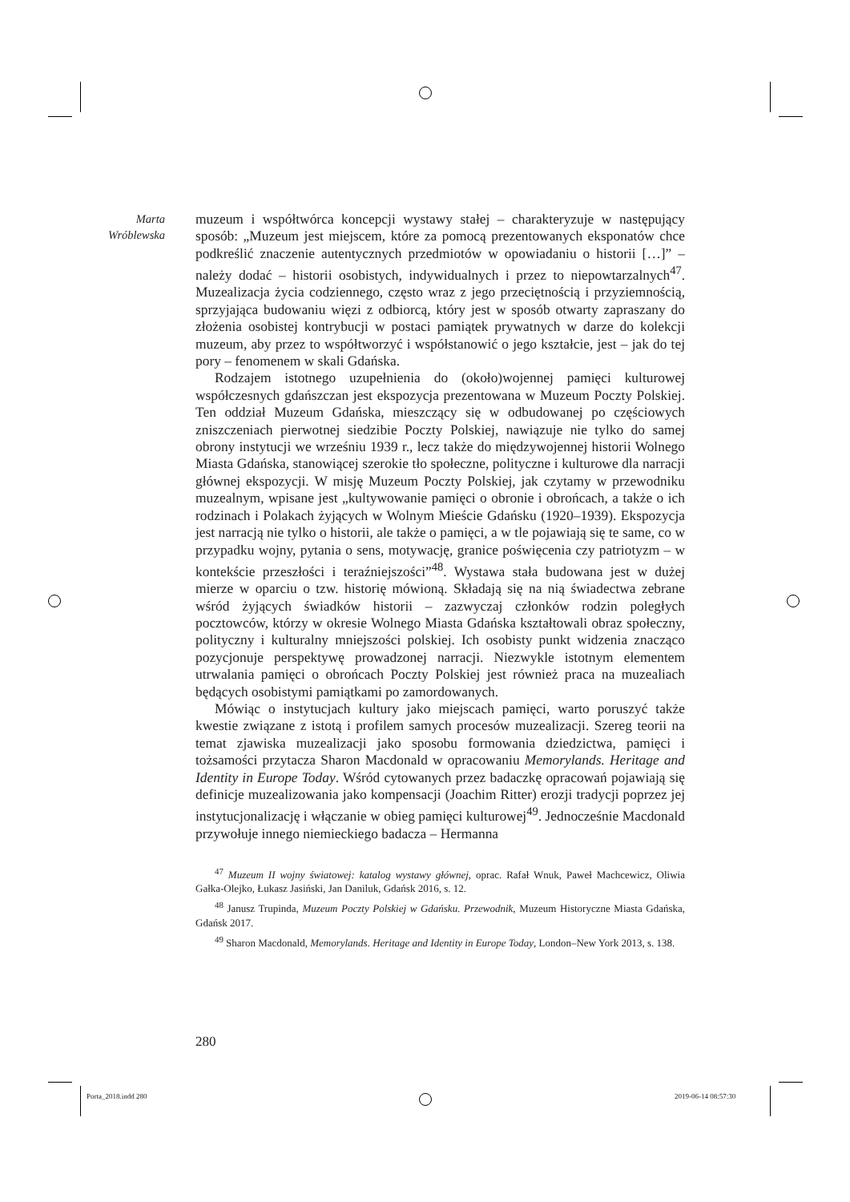Marta
Wróblewska
muzeum i współtwórca koncepcji wystawy stałej – charakteryzuje w następujący sposób: „Muzeum jest miejscem, które za pomocą prezentowanych eksponatów chce podkreślić znaczenie autentycznych przedmiotów w opowiadaniu o historii […]” – należy dodać – historii osobistych, indywidualnych i przez to niepowtarzalnych<sup>47</sup>. Muzealizacja życia codziennego, często wraz z jego przeciętnością i przyziemnością, sprzyjająca budowaniu więzi z odbiorcą, który jest w sposób otwarty zapraszany do złożenia osobistej kontrybucji w postaci pamiątek prywatnych w darze do kolekcji muzeum, aby przez to współtworzyć i współstanowić o jego kształcie, jest – jak do tej pory – fenomenem w skali Gdańska.
Rodzajem istotnego uzupełnienia do (około)wojennej pamięci kulturowej współczesnych gdańszczan jest ekspozycja prezentowana w Muzeum Poczty Polskiej. Ten oddział Muzeum Gdańska, mieszczący się w odbudowanej po częściowych zniszczeniach pierwotnej siedzibie Poczty Polskiej, nawiązuje nie tylko do samej obrony instytucji we wrześniu 1939 r., lecz także do międzywojennej historii Wolnego Miasta Gdańska, stanowiącej szerokie tło społeczne, polityczne i kulturowe dla narracji głównej ekspozycji. W misję Muzeum Poczty Polskiej, jak czytamy w przewodniku muzealnym, wpisane jest „kultywowanie pamięci o obronie i obrońcach, a także o ich rodzinach i Polakach żyjących w Wolnym Mieście Gdańsku (1920–1939). Ekspozycja jest narracją nie tylko o historii, ale także o pamięci, a w tle pojawiają się te same, co w przypadku wojny, pytania o sens, motywację, granice poświęcenia czy patriotyzm – w kontekście przeszłości i teraźniejszości”<sup>48</sup>. Wystawa stała budowana jest w dużej mierze w oparciu o tzw. historię mówioną. Składają się na nią świadectwa zebrane wśród żyjących świadków historii – zazwyczaj członków rodzin poległych pocztowców, którzy w okresie Wolnego Miasta Gdańska kształtowali obraz społeczny, polityczny i kulturalny mniejszości polskiej. Ich osobisty punkt widzenia znacząco pozycjonuje perspektywę prowadzonej narracji. Niezwykle istotnym elementem utrwalania pamięci o obrońcach Poczty Polskiej jest również praca na muzealiach będących osobistymi pamiątkami po zamordowanych.
Mówiąc o instytucjach kultury jako miejscach pamięci, warto poruszyć także kwestie związane z istotą i profilem samych procesów muzealizacji. Szereg teorii na temat zjawiska muzealizacji jako sposobu formowania dziedzictwa, pamięci i tożsamości przytacza Sharon Macdonald w opracowaniu Memorylands. Heritage and Identity in Europe Today. Wśród cytowanych przez badaczkę opracowań pojawiają się definicje muzealizowania jako kompensacji (Joachim Ritter) erozji tradycji poprzez jej instytucjonalizację i włączanie w obieg pamięci kulturowej<sup>49</sup>. Jednocześnie Macdonald przywołuje innego niemieckiego badacza – Hermanna
<sup>47</sup> Muzeum II wojny światowej: katalog wystawy głównej, oprac. Rafał Wnuk, Paweł Machcewicz, Oliwia Gałka-Olejko, Łukasz Jasiński, Jan Daniluk, Gdańsk 2016, s. 12.
<sup>48</sup> Janusz Trupinda, Muzeum Poczty Polskiej w Gdańsku. Przewodnik, Muzeum Historyczne Miasta Gdańska, Gdańsk 2017.
<sup>49</sup> Sharon Macdonald, Memorylands. Heritage and Identity in Europe Today, London–New York 2013, s. 138.
280
Porta_2018.indd 280 2019-06-14 08:57:30